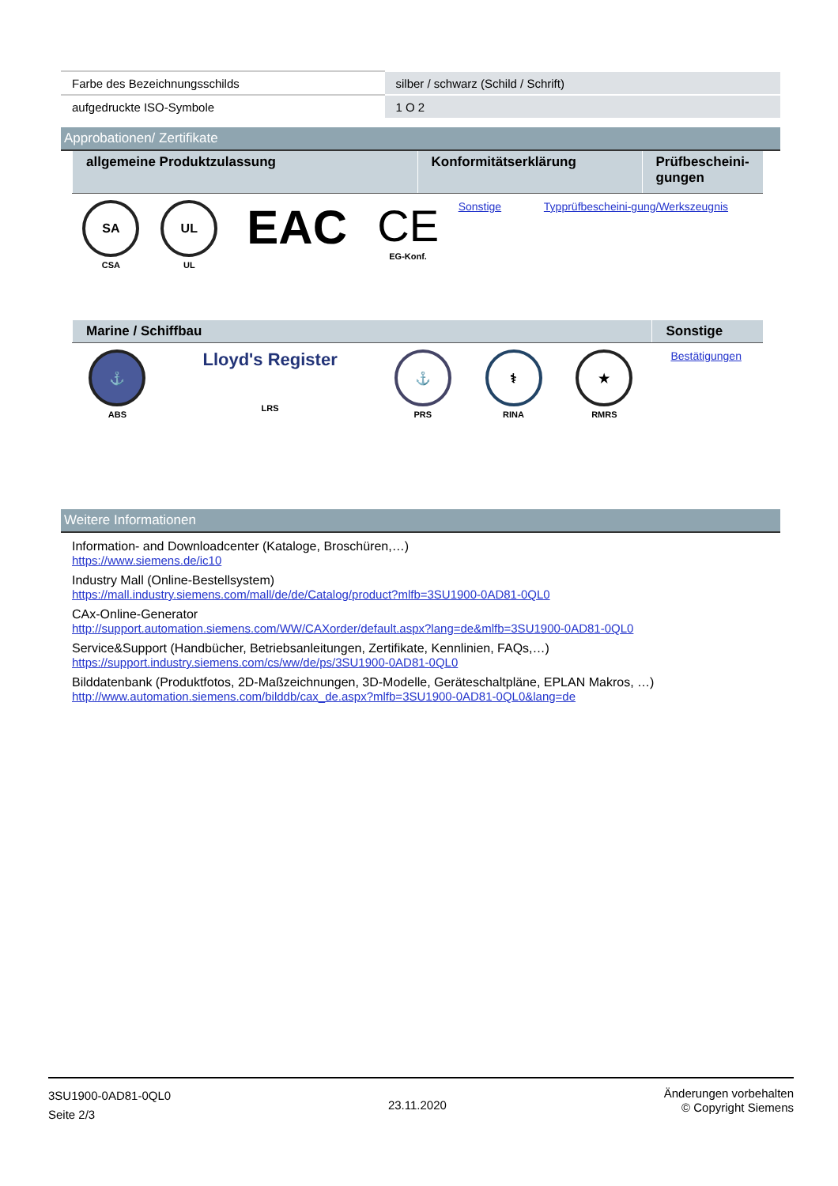| Farbe des Bezeichnungsschilds | silber / schwarz (Schild / Schrift) |
| aufgedruckte ISO-Symbole | 1 O 2 |
Approbationen/ Zertifikate
| allgemeine Produktzulassung | Konformitätserklärung | Prüfbescheini-gungen |
| --- | --- | --- |
| SA CSA | UL UL | EAC | CE EG-Konf. | Sonstige | Typprüfbescheini-gung/Werkszeugnis |
| Marine / Schiffbau | Sonstige |
| --- | --- |
| ⚓ ABS | Lloyd's Register LRS | ⚓ PRS | ⚕ RINA | ★ RMRS | Bestätigungen |
Weitere Informationen
Information- and Downloadcenter (Kataloge, Broschüren,…)
https://www.siemens.de/ic10
Industry Mall (Online-Bestellsystem)
https://mall.industry.siemens.com/mall/de/de/Catalog/product?mlfb=3SU1900-0AD81-0QL0
CAx-Online-Generator
http://support.automation.siemens.com/WW/CAXorder/default.aspx?lang=de&mlfb=3SU1900-0AD81-0QL0
Service&Support (Handbücher, Betriebsanleitungen, Zertifikate, Kennlinien, FAQs,…)
https://support.industry.siemens.com/cs/ww/de/ps/3SU1900-0AD81-0QL0
Bilddatenbank (Produktfotos, 2D-Maßzeichnungen, 3D-Modelle, Geräteschaltpläne, EPLAN Makros, …)
http://www.automation.siemens.com/bilddb/cax_de.aspx?mlfb=3SU1900-0AD81-0QL0&lang=de
3SU1900-0AD81-0QL0
Seite 2/3
23.11.2020
Änderungen vorbehalten
© Copyright Siemens